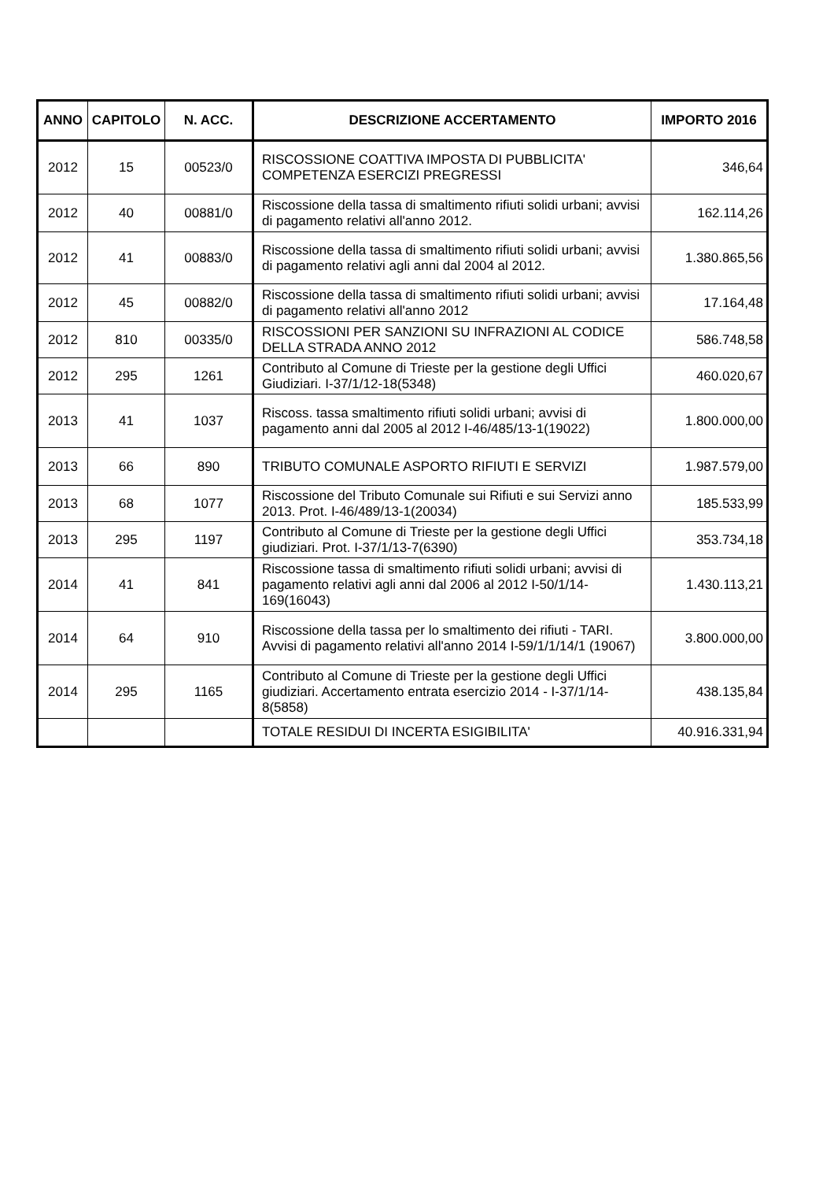| ANNO | CAPITOLO | N. ACC. | DESCRIZIONE ACCERTAMENTO | IMPORTO 2016 |
| --- | --- | --- | --- | --- |
| 2012 | 15 | 00523/0 | RISCOSSIONE COATTIVA IMPOSTA DI PUBBLICITA' COMPETENZA ESERCIZI PREGRESSI | 346,64 |
| 2012 | 40 | 00881/0 | Riscossione della tassa di smaltimento rifiuti solidi urbani; avvisi di pagamento relativi all'anno 2012. | 162.114,26 |
| 2012 | 41 | 00883/0 | Riscossione della tassa di smaltimento rifiuti solidi urbani; avvisi di pagamento relativi agli anni dal 2004 al 2012. | 1.380.865,56 |
| 2012 | 45 | 00882/0 | Riscossione della tassa di smaltimento rifiuti solidi urbani; avvisi di pagamento relativi all'anno 2012 | 17.164,48 |
| 2012 | 810 | 00335/0 | RISCOSSIONI PER SANZIONI SU INFRAZIONI AL CODICE DELLA STRADA ANNO 2012 | 586.748,58 |
| 2012 | 295 | 1261 | Contributo al Comune di Trieste per la gestione degli Uffici Giudiziari. I-37/1/12-18(5348) | 460.020,67 |
| 2013 | 41 | 1037 | Riscoss. tassa smaltimento rifiuti solidi urbani; avvisi di pagamento anni dal 2005 al 2012 I-46/485/13-1(19022) | 1.800.000,00 |
| 2013 | 66 | 890 | TRIBUTO COMUNALE ASPORTO RIFIUTI E SERVIZI | 1.987.579,00 |
| 2013 | 68 | 1077 | Riscossione del Tributo Comunale sui Rifiuti e sui Servizi anno 2013. Prot. I-46/489/13-1(20034) | 185.533,99 |
| 2013 | 295 | 1197 | Contributo al Comune di Trieste per la gestione degli Uffici giudiziari. Prot. I-37/1/13-7(6390) | 353.734,18 |
| 2014 | 41 | 841 | Riscossione tassa di smaltimento rifiuti solidi urbani; avvisi di pagamento relativi agli anni dal 2006 al 2012 I-50/1/14-169(16043) | 1.430.113,21 |
| 2014 | 64 | 910 | Riscossione della tassa per lo smaltimento dei rifiuti - TARI. Avvisi di pagamento relativi all'anno 2014 I-59/1/1/14/1 (19067) | 3.800.000,00 |
| 2014 | 295 | 1165 | Contributo al Comune di Trieste per la gestione degli Uffici giudiziari. Accertamento entrata esercizio 2014 - I-37/1/14-8(5858) | 438.135,84 |
| | | | TOTALE RESIDUI DI INCERTA ESIGIBILITA' | 40.916.331,94 |